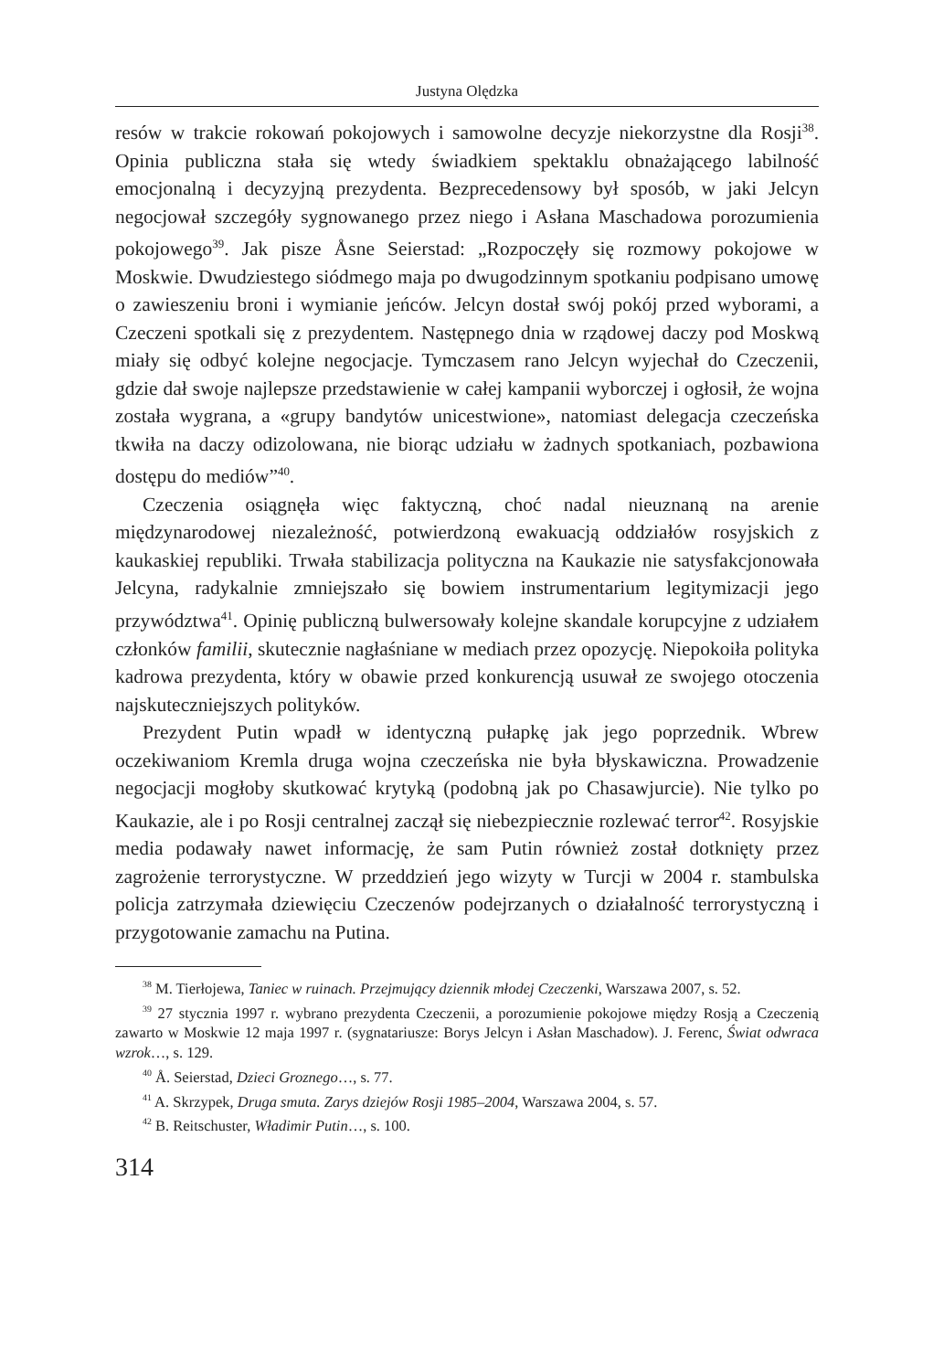Justyna Olędzka
resów w trakcie rokowań pokojowych i samowolne decyzje niekorzystne dla Rosji<sup>38</sup>. Opinia publiczna stała się wtedy świadkiem spektaklu obnażającego labilność emocjonalną i decyzyjną prezydenta. Bezprecedensowy był sposób, w jaki Jelcyn negocjował szczegóły sygnowanego przez niego i Asłana Maschadowa porozumienia pokojowego<sup>39</sup>. Jak pisze Åsne Seierstad: „Rozpoczęły się rozmowy pokojowe w Moskwie. Dwudziestego siódmego maja po dwugodzinnym spotkaniu podpisano umowę o zawieszeniu broni i wymianie jeńców. Jelcyn dostał swój pokój przed wyborami, a Czeczeni spotkali się z prezydentem. Następnego dnia w rządowej daczy pod Moskwą miały się odbyć kolejne negocjacje. Tymczasem rano Jelcyn wyjechał do Czeczenii, gdzie dał swoje najlepsze przedstawienie w całej kampanii wyborczej i ogłosił, że wojna została wygrana, a «grupy bandytów unicestwione», natomiast delegacja czeczeńska tkwiła na daczy odizolowana, nie biorąc udziału w żadnych spotkaniach, pozbawiona dostępu do mediów”<sup>40</sup>.
Czeczenia osiągnęła więc faktyczną, choć nadal nieuznaną na arenie międzynarodowej niezależność, potwierdzoną ewakuacją oddziałów rosyjskich z kaukaskiej republiki. Trwała stabilizacja polityczna na Kaukazie nie satysfakcjonowała Jelcyna, radykalnie zmniejszało się bowiem instrumentarium legitymizacji jego przywództwa<sup>41</sup>. Opinię publiczną bulwersowały kolejne skandale korupcyjne z udziałem członków familii, skutecznie nagłaśniane w mediach przez opozycję. Niepokoiła polityka kadrowa prezydenta, który w obawie przed konkurencją usuwał ze swojego otoczenia najskuteczniejszych polityków.
Prezydent Putin wpadł w identyczną pułapkę jak jego poprzednik. Wbrew oczekiwaniom Kremla druga wojna czeczeńska nie była błyskawiczna. Prowadzenie negocjacji mogłoby skutkować krytyką (podobną jak po Chasawjurcie). Nie tylko po Kaukazie, ale i po Rosji centralnej zaczął się niebezpiecznie rozlewać terror<sup>42</sup>. Rosyjskie media podawały nawet informację, że sam Putin również został dotknięty przez zagrożenie terrorystyczne. W przeddzień jego wizyty w Turcji w 2004 r. stambulska policja zatrzymała dziewięciu Czeczenów podejrzanych o działalność terrorystyczną i przygotowanie zamachu na Putina.
<sup>38</sup> M. Tierłojewa, Taniec w ruinach. Przejmujący dziennik młodej Czeczenki, Warszawa 2007, s. 52.
<sup>39</sup> 27 stycznia 1997 r. wybrano prezydenta Czeczenii, a porozumienie pokojowe między Rosją a Czeczenią zawarto w Moskwie 12 maja 1997 r. (sygnatariusze: Borys Jelcyn i Asłan Maschadow). J. Ferenc, Świat odwraca wzrok…, s. 129.
<sup>40</sup> Å. Seierstad, Dzieci Groznego…, s. 77.
<sup>41</sup> A. Skrzypek, Druga smuta. Zarys dziejów Rosji 1985–2004, Warszawa 2004, s. 57.
<sup>42</sup> B. Reitschuster, Władimir Putin…, s. 100.
314